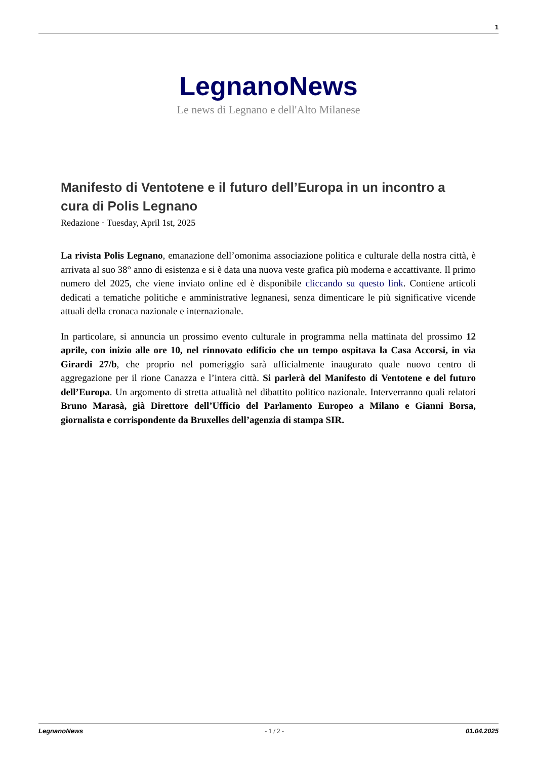1
LegnanoNews
Le news di Legnano e dell'Alto Milanese
Manifesto di Ventotene e il futuro dell’Europa in un incontro a cura di Polis Legnano
Redazione · Tuesday, April 1st, 2025
La rivista Polis Legnano, emanazione dell’omonima associazione politica e culturale della nostra città, è arrivata al suo 38° anno di esistenza e si è data una nuova veste grafica più moderna e accattivante. Il primo numero del 2025, che viene inviato online ed è disponibile cliccando su questo link. Contiene articoli dedicati a tematiche politiche e amministrative legnanesi, senza dimenticare le più significative vicende attuali della cronaca nazionale e internazionale.
In particolare, si annuncia un prossimo evento culturale in programma nella mattinata del prossimo 12 aprile, con inizio alle ore 10, nel rinnovato edificio che un tempo ospitava la Casa Accorsi, in via Girardi 27/b, che proprio nel pomeriggio sarà ufficialmente inaugurato quale nuovo centro di aggregazione per il rione Canazza e l’intera città. Si parlerà del Manifesto di Ventotene e del futuro dell’Europa. Un argomento di stretta attualità nel dibattito politico nazionale. Interverranno quali relatori Bruno Marasà, già Direttore dell’Ufficio del Parlamento Europeo a Milano e Gianni Borsa, giornalista e corrispondente da Bruxelles dell’agenzia di stampa SIR.
LegnanoNews - 1 / 2 - 01.04.2025